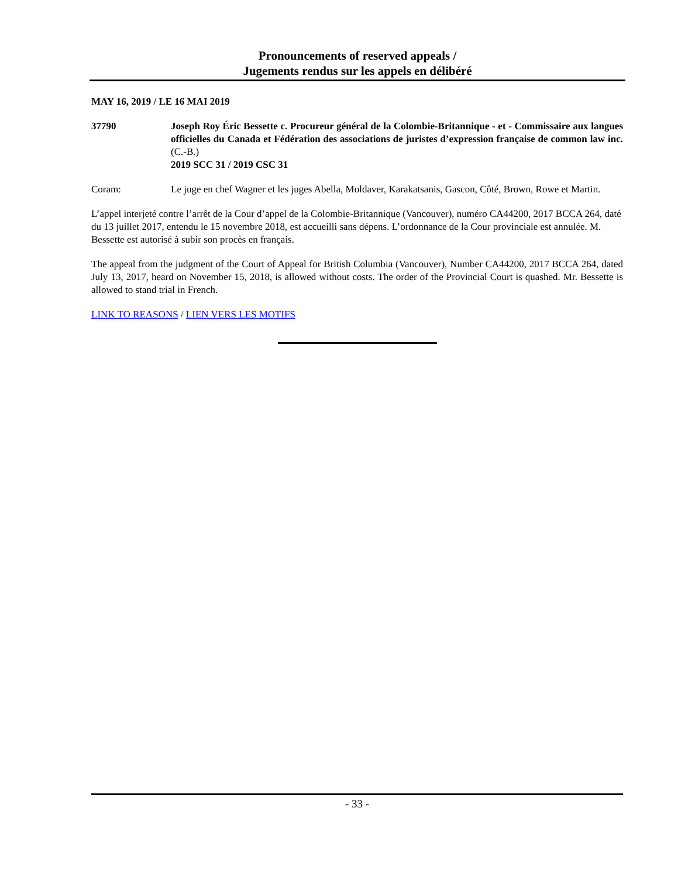Pronouncements of reserved appeals /
Jugements rendus sur les appels en délibéré
MAY 16, 2019 / LE 16 MAI 2019
37790 Joseph Roy Éric Bessette c. Procureur général de la Colombie-Britannique - et - Commissaire aux langues officielles du Canada et Fédération des associations de juristes d’expression française de common law inc. (C.-B.)
2019 SCC 31 / 2019 CSC 31
Coram: Le juge en chef Wagner et les juges Abella, Moldaver, Karakatsanis, Gascon, Côté, Brown, Rowe et Martin.
L’appel interjeté contre l’arrêt de la Cour d’appel de la Colombie-Britannique (Vancouver), numéro CA44200, 2017 BCCA 264, daté du 13 juillet 2017, entendu le 15 novembre 2018, est accueilli sans dépens. L’ordonnance de la Cour provinciale est annulée. M. Bessette est autorisé à subir son procès en français.
The appeal from the judgment of the Court of Appeal for British Columbia (Vancouver), Number CA44200, 2017 BCCA 264, dated July 13, 2017, heard on November 15, 2018, is allowed without costs. The order of the Provincial Court is quashed. Mr. Bessette is allowed to stand trial in French.
LINK TO REASONS / LIEN VERS LES MOTIFS
- 33 -